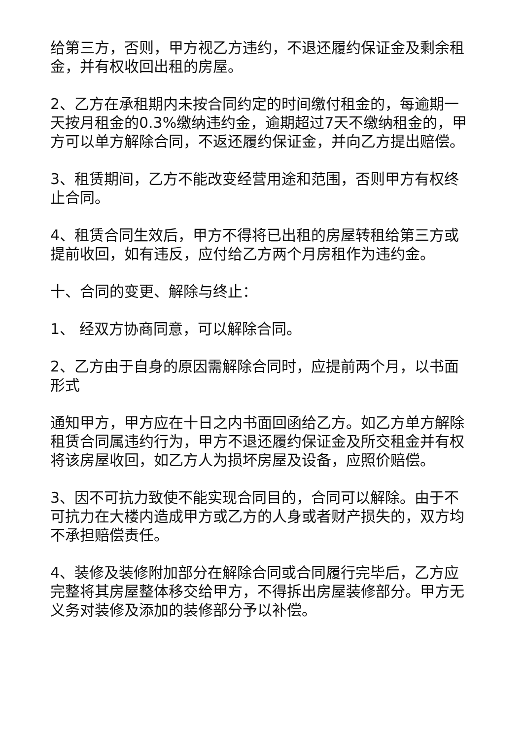给第三方，否则，甲方视乙方违约，不退还履约保证金及剩余租金，并有权收回出租的房屋。
2、乙方在承租期内未按合同约定的时间缴付租金的，每逾期一天按月租金的0.3%缴纳违约金，逾期超过7天不缴纳租金的，甲方可以单方解除合同，不返还履约保证金，并向乙方提出赔偿。
3、租赁期间，乙方不能改变经营用途和范围，否则甲方有权终止合同。
4、租赁合同生效后，甲方不得将已出租的房屋转租给第三方或提前收回，如有违反，应付给乙方两个月房租作为违约金。
十、合同的变更、解除与终止：
1、 经双方协商同意，可以解除合同。
2、乙方由于自身的原因需解除合同时，应提前两个月，以书面形式
通知甲方，甲方应在十日之内书面回函给乙方。如乙方单方解除租赁合同属违约行为，甲方不退还履约保证金及所交租金并有权将该房屋收回，如乙方人为损坏房屋及设备，应照价赔偿。
3、因不可抗力致使不能实现合同目的，合同可以解除。由于不可抗力在大楼内造成甲方或乙方的人身或者财产损失的，双方均不承担赔偿责任。
4、装修及装修附加部分在解除合同或合同履行完毕后，乙方应完整将其房屋整体移交给甲方，不得拆出房屋装修部分。甲方无义务对装修及添加的装修部分予以补偿。